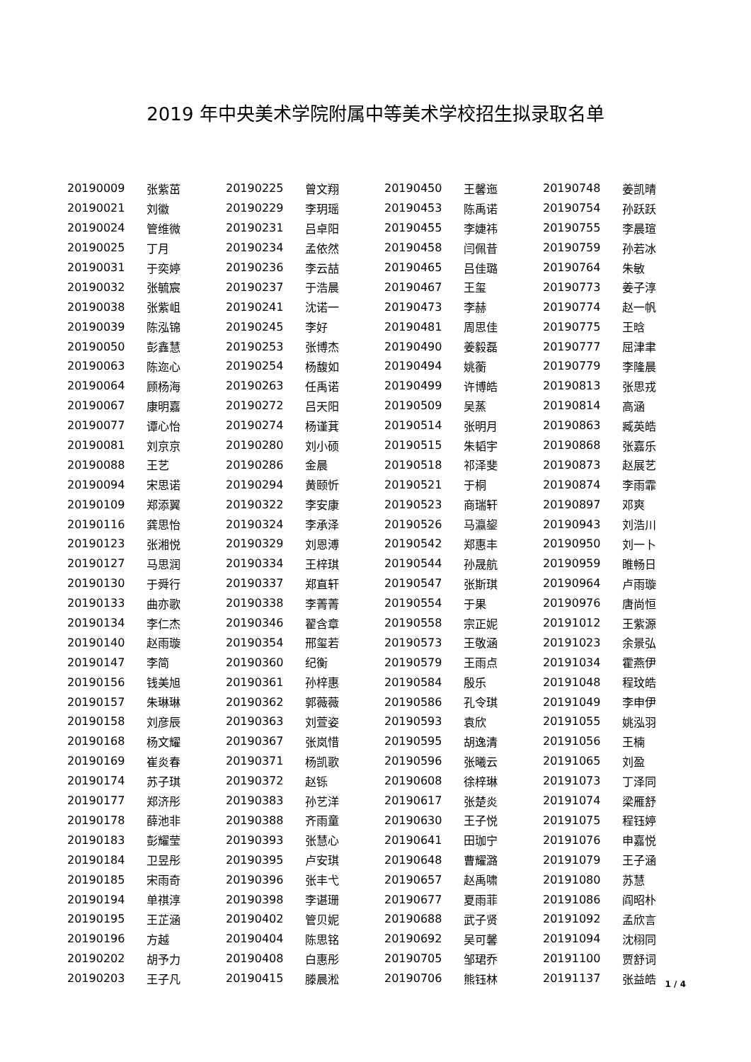2019 年中央美术学院附属中等美术学校招生拟录取名单
| 20190009 | 张紫茁 | 20190225 | 曾文翔 | 20190450 | 王馨迤 | 20190748 | 姜凯晴 |
| 20190021 | 刘徽 | 20190229 | 李玥瑶 | 20190453 | 陈禹诺 | 20190754 | 孙跃跃 |
| 20190024 | 管维微 | 20190231 | 吕卓阳 | 20190455 | 李婕祎 | 20190755 | 李晨瑄 |
| 20190025 | 丁月 | 20190234 | 孟依然 | 20190458 | 闫佩昔 | 20190759 | 孙若冰 |
| 20190031 | 于奕婷 | 20190236 | 李云喆 | 20190465 | 吕佳璐 | 20190764 | 朱敏 |
| 20190032 | 张毓宸 | 20190237 | 于浩晨 | 20190467 | 王玺 | 20190773 | 姜子淳 |
| 20190038 | 张紫岨 | 20190241 | 沈诺一 | 20190473 | 李赫 | 20190774 | 赵一帆 |
| 20190039 | 陈泓锦 | 20190245 | 李好 | 20190481 | 周思佳 | 20190775 | 王晗 |
| 20190050 | 彭鑫慧 | 20190253 | 张博杰 | 20190490 | 姜毅磊 | 20190777 | 屈津聿 |
| 20190063 | 陈迩心 | 20190254 | 杨馥如 | 20190494 | 姚蘅 | 20190779 | 李隆晨 |
| 20190064 | 顾杨海 | 20190263 | 任禹诺 | 20190499 | 许博皓 | 20190813 | 张思戎 |
| 20190067 | 康明嘉 | 20190272 | 吕天阳 | 20190509 | 吴蒸 | 20190814 | 高涵 |
| 20190077 | 谭心怡 | 20190274 | 杨谨萁 | 20190514 | 张明月 | 20190863 | 臧英皓 |
| 20190081 | 刘京京 | 20190280 | 刘小硕 | 20190515 | 朱韬宇 | 20190868 | 张嘉乐 |
| 20190088 | 王艺 | 20190286 | 金晨 | 20190518 | 祁泽斐 | 20190873 | 赵展艺 |
| 20190094 | 宋思诺 | 20190294 | 黄颐忻 | 20190521 | 于桐 | 20190874 | 李雨霏 |
| 20190109 | 郑添翼 | 20190322 | 李安康 | 20190523 | 商瑞轩 | 20190897 | 邓爽 |
| 20190116 | 龚思怡 | 20190324 | 李承泽 | 20190526 | 马瀛鋆 | 20190943 | 刘浩川 |
| 20190123 | 张湘悦 | 20190329 | 刘恩溥 | 20190542 | 郑惠丰 | 20190950 | 刘一卜 |
| 20190127 | 马思润 | 20190334 | 王梓琪 | 20190544 | 孙晟航 | 20190959 | 睢畅日 |
| 20190130 | 于舜行 | 20190337 | 郑直轩 | 20190547 | 张斯琪 | 20190964 | 卢雨璇 |
| 20190133 | 曲亦歌 | 20190338 | 李菁菁 | 20190554 | 于果 | 20190976 | 唐尚恒 |
| 20190134 | 李仁杰 | 20190346 | 翟含章 | 20190558 | 宗正妮 | 20191012 | 王紫源 |
| 20190140 | 赵雨璇 | 20190354 | 邢玺若 | 20190573 | 王敬涵 | 20191023 | 余景弘 |
| 20190147 | 李简 | 20190360 | 纪衡 | 20190579 | 王雨点 | 20191034 | 霍燕伊 |
| 20190156 | 钱美旭 | 20190361 | 孙梓惠 | 20190584 | 殷乐 | 20191048 | 程玟皓 |
| 20190157 | 朱琳琳 | 20190362 | 郭薇薇 | 20190586 | 孔令琪 | 20191049 | 李申伊 |
| 20190158 | 刘彦辰 | 20190363 | 刘萱姿 | 20190593 | 袁欣 | 20191055 | 姚泓羽 |
| 20190168 | 杨文耀 | 20190367 | 张岚惜 | 20190595 | 胡逸清 | 20191056 | 王楠 |
| 20190169 | 崔炎春 | 20190371 | 杨凯歌 | 20190596 | 张曦云 | 20191065 | 刘盈 |
| 20190174 | 苏子琪 | 20190372 | 赵铄 | 20190608 | 徐梓琳 | 20191073 | 丁泽同 |
| 20190177 | 郑济彤 | 20190383 | 孙艺洋 | 20190617 | 张楚炎 | 20191074 | 梁雁舒 |
| 20190178 | 薛池非 | 20190388 | 齐雨童 | 20190630 | 王子悦 | 20191075 | 程钰婷 |
| 20190183 | 彭耀莹 | 20190393 | 张慧心 | 20190641 | 田珈宁 | 20191076 | 申嘉悦 |
| 20190184 | 卫昱彤 | 20190395 | 卢安琪 | 20190648 | 曹耀潞 | 20191079 | 王子涵 |
| 20190185 | 宋雨奇 | 20190396 | 张丰弋 | 20190657 | 赵禹啸 | 20191080 | 苏慧 |
| 20190194 | 单祺淳 | 20190398 | 李谌珊 | 20190677 | 夏雨菲 | 20191086 | 阎昭朴 |
| 20190195 | 王芷涵 | 20190402 | 管贝妮 | 20190688 | 武子贤 | 20191092 | 孟欣言 |
| 20190196 | 方越 | 20190404 | 陈思铭 | 20190692 | 吴可馨 | 20191094 | 沈栩同 |
| 20190202 | 胡予力 | 20190408 | 白惠彤 | 20190705 | 邹珺乔 | 20191100 | 贾舒词 |
| 20190203 | 王子凡 | 20190415 | 滕晨淞 | 20190706 | 熊钰林 | 20191137 | 张益皓 |
1 / 4